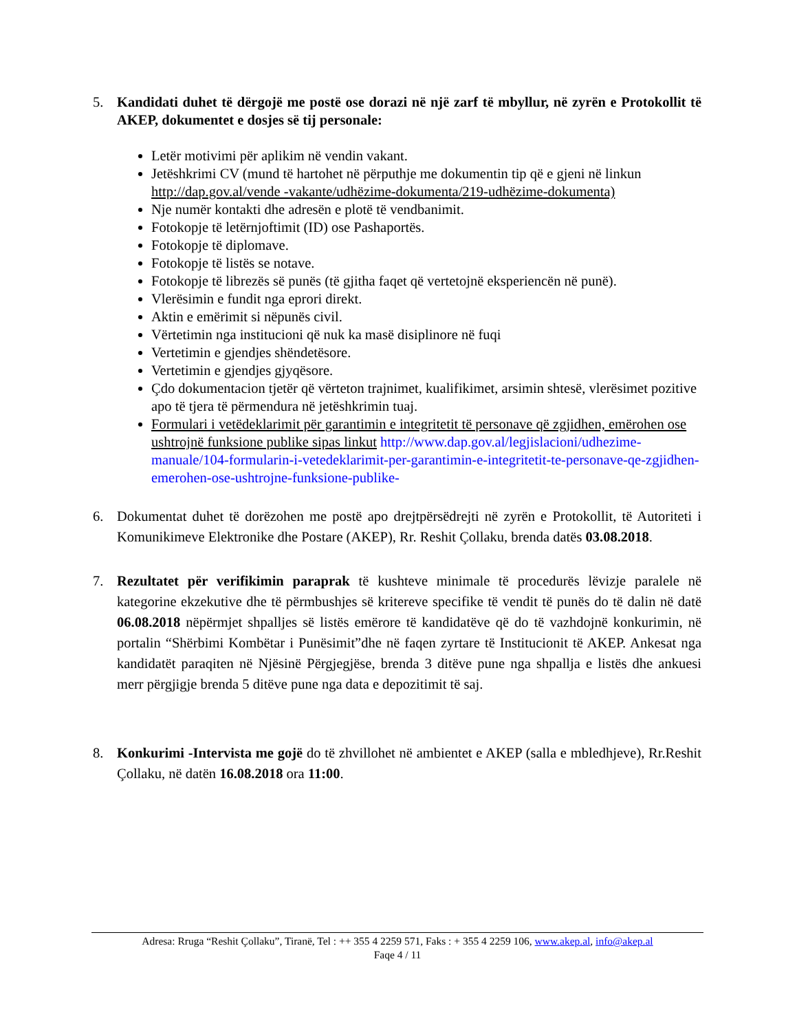5. Kandidati duhet të dërgojë me postë ose dorazi në një zarf të mbyllur, në zyrën e Protokollit të AKEP, dokumentet e dosjes së tij personale:
Letër motivimi për aplikim në vendin vakant.
Jetëshkrimi CV (mund të hartohet në përputhje me dokumentin tip që e gjeni në linkun http://dap.gov.al/vende -vakante/udhëzime-dokumenta/219-udhëzime-dokumenta)
Nje numër kontakti dhe adresën e plotë të vendbanimit.
Fotokopje të letërnjoftimit (ID) ose Pashaportës.
Fotokopje të diplomave.
Fotokopje të listës se notave.
Fotokopje të librezës së punës (të gjitha faqet që vertetojnë eksperiencën në punë).
Vlerësimin e fundit nga eprori direkt.
Aktin e emërimit si nëpunës civil.
Vërtetimin nga institucioni që nuk ka masë disiplinore në fuqi
Vertetimin e gjendjes shëndetësore.
Vertetimin e gjendjes gjyqësore.
Çdo dokumentacion tjetër që vërteton trajnimet, kualifikimet, arsimin shtesë, vlerësimet pozitive apo të tjera të përmendura në jetëshkrimin tuaj.
Formulari i vetëdeklarimit për garantimin e integritetit të personave që zgjidhen, emërohen ose ushtrojnë funksione publike sipas linkut http://www.dap.gov.al/legjislacioni/udhezime-manuale/104-formularin-i-vetedeklarimit-per-garantimin-e-integritetit-te-personave-qe-zgjidhen-emerohen-ose-ushtrojne-funksione-publike-
6. Dokumentat duhet të dorëzohen me postë apo drejtpërsëdrejti në zyrën e Protokollit, të Autoriteti i Komunikimeve Elektronike dhe Postare (AKEP), Rr. Reshit Çollaku, brenda datës 03.08.2018.
7. Rezultatet për verifikimin paraprak të kushteve minimale të procedurës lëvizje paralele në kategorine ekzekutive dhe të përmbushjes së kritereve specifike të vendit të punës do të dalin në datë 06.08.2018 nëpërmjet shpalljes së listës emërore të kandidatëve që do të vazhdojnë konkurimin, në portalin “Shërbimi Kombëtar i Punësimit”dhe në faqen zyrtare të Institucionit të AKEP. Ankesat nga kandidatët paraqiten në Njësinë Përgjegjëse, brenda 3 ditëve pune nga shpallja e listës dhe ankuesi merr përgjigje brenda 5 ditëve pune nga data e depozitimit të saj.
8. Konkurimi -Intervista me gojë do të zhvillohet në ambientet e AKEP (salla e mbledhjeve), Rr.Reshit Çollaku, në datën 16.08.2018 ora 11:00.
Adresa: Rruga “Reshit Çollaku”, Tiranë, Tel : ++ 355 4 2259 571, Faks : + 355 4 2259 106, www.akep.al, info@akep.al
Faqe 4 / 11